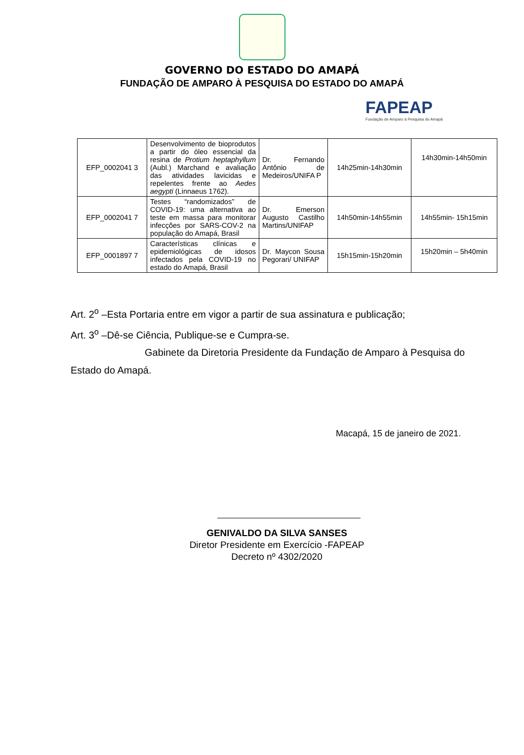GOVERNO DO ESTADO DO AMAPÁ
FUNDAÇÃO DE AMPARO À PESQUISA DO ESTADO DO AMAPÁ
FAPEAP
Fundação de Amparo à Pesquisa do Amapá
| EFP_0002041 3 | Desenvolvimento de bioprodutos a partir do óleo essencial da resina de Protium heptaphyllum (Aubl.) Marchand e avaliação das atividades lavicidas e repelentes frente ao Aedes aegypti (Linnaeus 1762). | Dr. Fernando Antônio de Medeiros/UNIFA P | 14h25min-14h30min | 14h30min-14h50min |
| EFP_0002041 7 | Testes “randomizados” de COVID-19: uma alternativa ao teste em massa para monitorar infecções por SARS-COV-2 na população do Amapá, Brasil | Dr. Emerson Augusto Castilho Martins/UNIFAP | 14h50min-14h55min | 14h55min- 15h15min |
| EFP_0001897 7 | Características clínicas e epidemiológicas de idosos infectados pela COVID-19 no estado do Amapá, Brasil | Dr. Maycon Sousa Pegorari/ UNIFAP | 15h15min-15h20min | 15h20min – 5h40min |
Art. 2<sup>o</sup> –Esta Portaria entre em vigor a partir de sua assinatura e publicação;
Art. 3<sup>o</sup> –Dê-se Ciência, Publique-se e Cumpra-se.
Gabinete da Diretoria Presidente da Fundação de Amparo à Pesquisa do Estado do Amapá.
Macapá, 15 de janeiro de 2021.
GENIVALDO DA SILVA SANSES
Diretor Presidente em Exercício -FAPEAP
Decreto nº 4302/2020